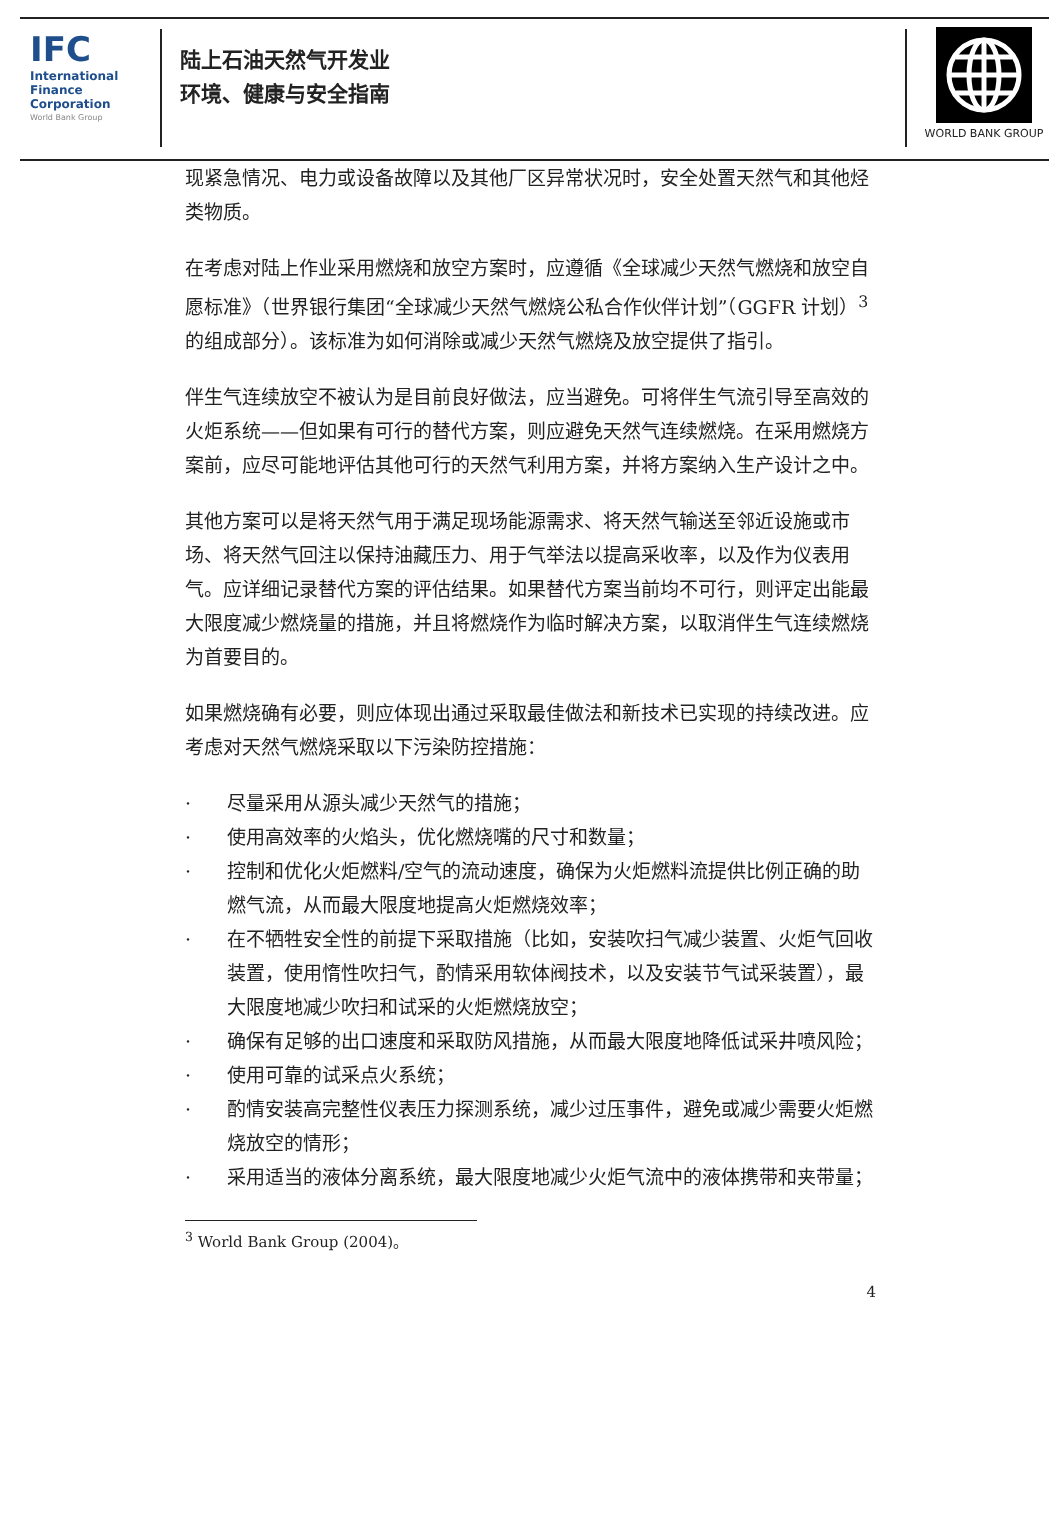IFC
International
Finance
Corporation
World Bank Group
陆上石油天然气开发业
环境、健康与安全指南
WORLD BANK GROUP
现紧急情况、电力或设备故障以及其他厂区异常状况时，安全处置天然气和其他烃类物质。
在考虑对陆上作业采用燃烧和放空方案时，应遵循《全球减少天然气燃烧和放空自愿标准》（世界银行集团“全球减少天然气燃烧公私合作伙伴计划”（GGFR 计划）<sup>3</sup>的组成部分）。该标准为如何消除或减少天然气燃烧及放空提供了指引。
伴生气连续放空不被认为是目前良好做法，应当避免。可将伴生气流引导至高效的火炬系统——但如果有可行的替代方案，则应避免天然气连续燃烧。在采用燃烧方案前，应尽可能地评估其他可行的天然气利用方案，并将方案纳入生产设计之中。
其他方案可以是将天然气用于满足现场能源需求、将天然气输送至邻近设施或市场、将天然气回注以保持油藏压力、用于气举法以提高采收率，以及作为仪表用气。应详细记录替代方案的评估结果。如果替代方案当前均不可行，则评定出能最大限度减少燃烧量的措施，并且将燃烧作为临时解决方案，以取消伴生气连续燃烧为首要目的。
如果燃烧确有必要，则应体现出通过采取最佳做法和新技术已实现的持续改进。应考虑对天然气燃烧采取以下污染防控措施：
· 尽量采用从源头减少天然气的措施；
· 使用高效率的火焰头，优化燃烧嘴的尺寸和数量；
· 控制和优化火炬燃料/空气的流动速度，确保为火炬燃料流提供比例正确的助燃气流，从而最大限度地提高火炬燃烧效率；
· 在不牺牲安全性的前提下采取措施（比如，安装吹扫气减少装置、火炬气回收装置，使用惰性吹扫气，酌情采用软体阀技术，以及安装节气试采装置），最大限度地减少吹扫和试采的火炬燃烧放空；
· 确保有足够的出口速度和采取防风措施，从而最大限度地降低试采井喷风险；
· 使用可靠的试采点火系统；
· 酌情安装高完整性仪表压力探测系统，减少过压事件，避免或减少需要火炬燃烧放空的情形；
· 采用适当的液体分离系统，最大限度地减少火炬气流中的液体携带和夹带量；
<sup>3</sup> World Bank Group (2004)。
4